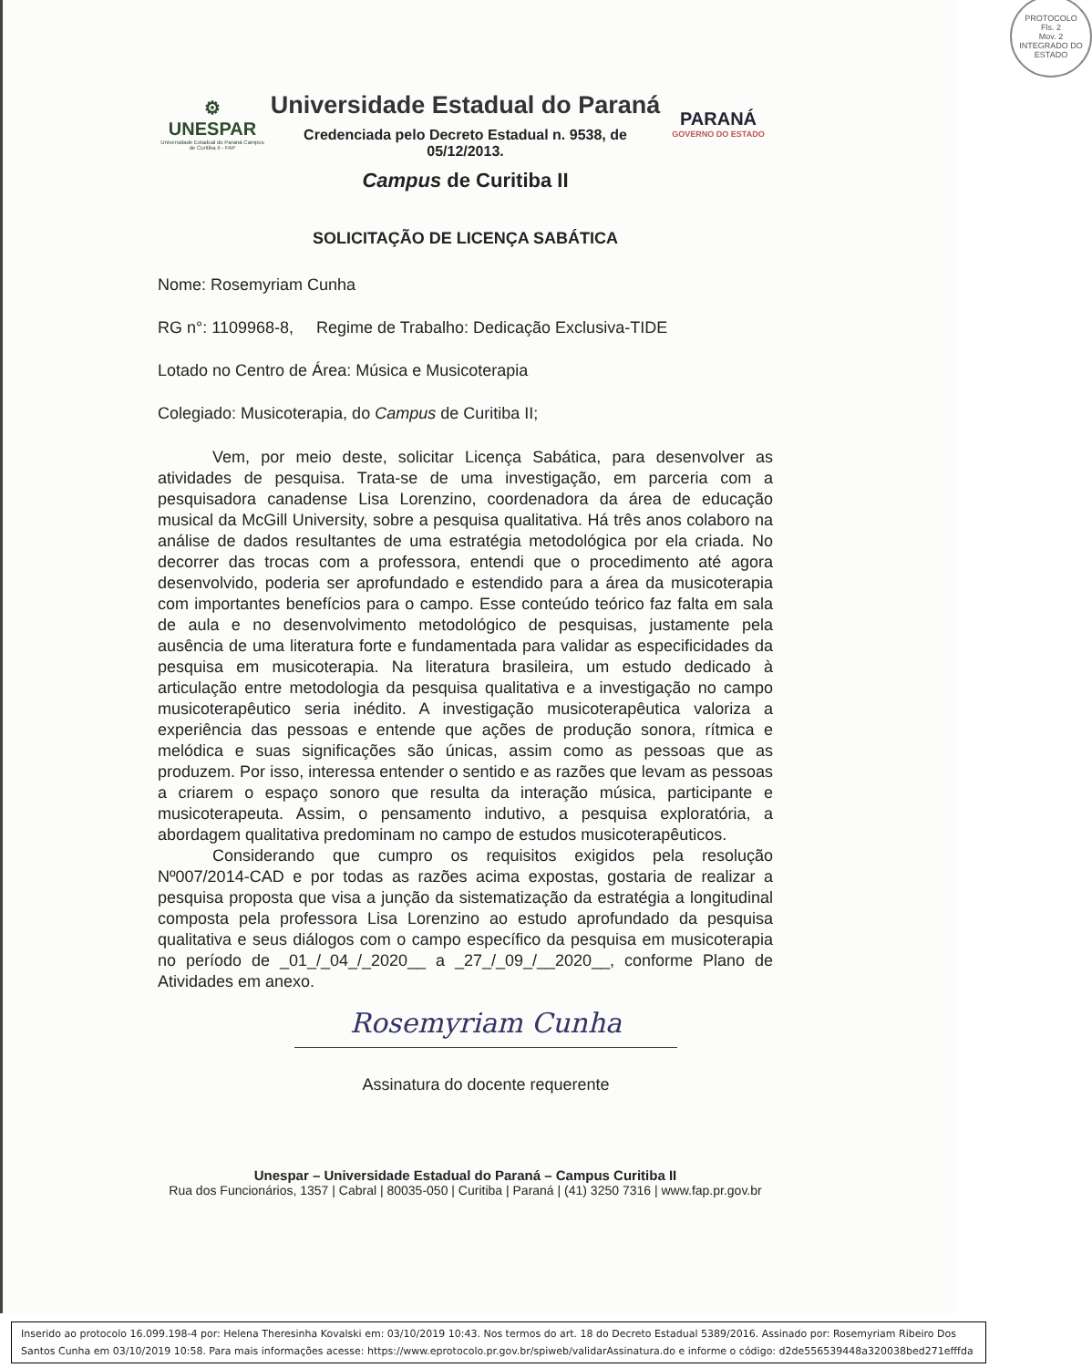PROTOCOLO
Fls. 2
Mov. 2
INTEGRADO DO ESTADO
⚙
UNESPAR
Universidade Estadual do Paraná Campus de Curitiba II - FAP
Universidade Estadual do Paraná
Credenciada pelo Decreto Estadual n. 9538, de
05/12/2013.
Campus de Curitiba II
PARANÁ
GOVERNO DO ESTADO
SOLICITAÇÃO DE LICENÇA SABÁTICA
Nome: Rosemyriam Cunha
RG n°: 1109968-8, Regime de Trabalho: Dedicação Exclusiva-TIDE
Lotado no Centro de Área: Música e Musicoterapia
Colegiado: Musicoterapia, do Campus de Curitiba II;
Vem, por meio deste, solicitar Licença Sabática, para desenvolver as atividades de pesquisa. Trata-se de uma investigação, em parceria com a pesquisadora canadense Lisa Lorenzino, coordenadora da área de educação musical da McGill University, sobre a pesquisa qualitativa. Há três anos colaboro na análise de dados resultantes de uma estratégia metodológica por ela criada. No decorrer das trocas com a professora, entendi que o procedimento até agora desenvolvido, poderia ser aprofundado e estendido para a área da musicoterapia com importantes benefícios para o campo. Esse conteúdo teórico faz falta em sala de aula e no desenvolvimento metodológico de pesquisas, justamente pela ausência de uma literatura forte e fundamentada para validar as especificidades da pesquisa em musicoterapia. Na literatura brasileira, um estudo dedicado à articulação entre metodologia da pesquisa qualitativa e a investigação no campo musicoterapêutico seria inédito. A investigação musicoterapêutica valoriza a experiência das pessoas e entende que ações de produção sonora, rítmica e melódica e suas significações são únicas, assim como as pessoas que as produzem. Por isso, interessa entender o sentido e as razões que levam as pessoas a criarem o espaço sonoro que resulta da interação música, participante e musicoterapeuta. Assim, o pensamento indutivo, a pesquisa exploratória, a abordagem qualitativa predominam no campo de estudos musicoterapêuticos.
Considerando que cumpro os requisitos exigidos pela resolução Nº007/2014-CAD e por todas as razões acima expostas, gostaria de realizar a pesquisa proposta que visa a junção da sistematização da estratégia a longitudinal composta pela professora Lisa Lorenzino ao estudo aprofundado da pesquisa qualitativa e seus diálogos com o campo específico da pesquisa em musicoterapia no período de _01_/_04_/_2020__ a _27_/_09_/__2020__, conforme Plano de Atividades em anexo.
Rosemyriam Cunha
Assinatura do docente requerente
Unespar – Universidade Estadual do Paraná – Campus Curitiba II
Rua dos Funcionários, 1357 | Cabral | 80035-050 | Curitiba | Paraná | (41) 3250 7316 | www.fap.pr.gov.br
Inserido ao protocolo 16.099.198-4 por: Helena Theresinha Kovalski em: 03/10/2019 10:43. Nos termos do art. 18 do Decreto Estadual 5389/2016. Assinado por: Rosemyriam Ribeiro Dos Santos Cunha em 03/10/2019 10:58. Para mais informações acesse: https://www.eprotocolo.pr.gov.br/spiweb/validarAssinatura.do e informe o código: d2de556539448a320038bed271efffda